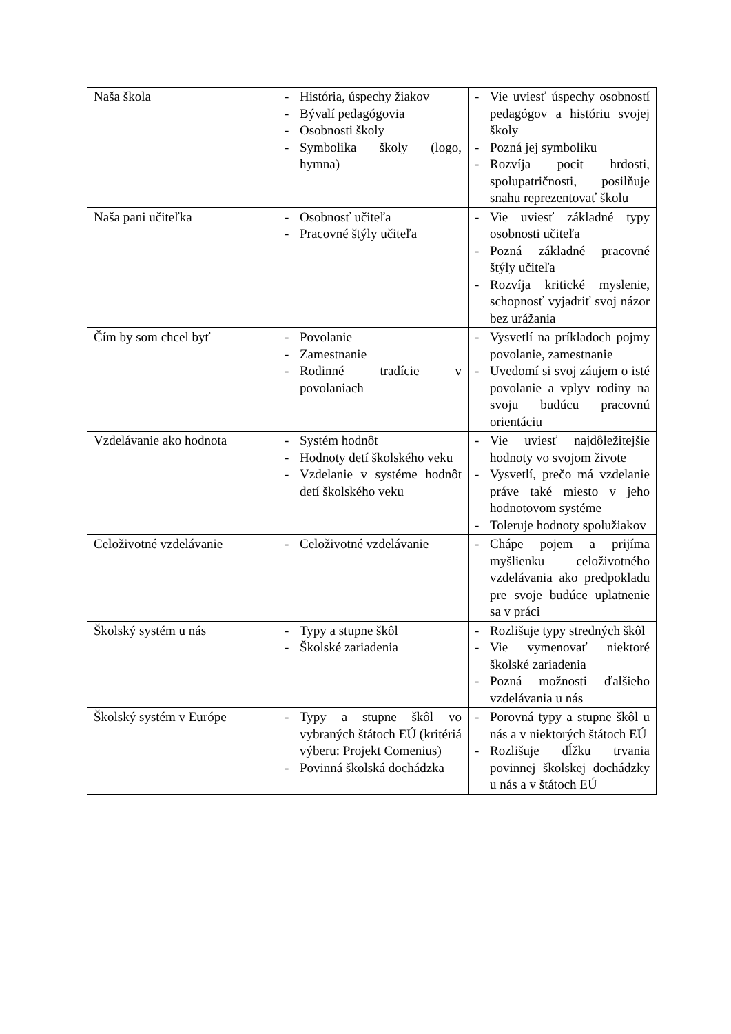| Naša škola | - História, úspechy žiakov - Bývalí pedagógovia - Osobnosti školy - Symbolika školy (logo, hymna) | - Vie uviesť úspechy osobností pedagógov a históriu svojej školy - Pozná jej symboliku - Rozvíja pocit hrdosti, spolupatričnosti, posilňuje snahu reprezentovať školu |
| Naša pani učiteľka | - Osobnosť učiteľa - Pracovné štýly učiteľa | - Vie uviesť základné typy osobnosti učiteľa - Pozná základné pracovné štýly učiteľa - Rozvíja kritické myslenie, schopnosť vyjadriť svoj názor bez urážania |
| Čím by som chcel byť | - Povolanie - Zamestnanie - Rodinné tradície v povolaniach | - Vysvetlí na príkladoch pojmy povolanie, zamestnanie - Uvedomí si svoj záujem o isté povolanie a vplyv rodiny na svoju budúcu pracovnú orientáciu |
| Vzdelávanie ako hodnota | - Systém hodnôt - Hodnoty detí školského veku - Vzdelanie v systéme hodnôt detí školského veku | - Vie uviesť najdôležitejšie hodnoty vo svojom živote - Vysvetlí, prečo má vzdelanie práve také miesto v jeho hodnotovom systéme - Toleruje hodnoty spolužiakov |
| Celoživotné vzdelávanie | - Celoživotné vzdelávanie | - Chápe pojem a prijíma myšlienku celoživotného vzdelávania ako predpokladu pre svoje budúce uplatnenie sa v práci |
| Školský systém u nás | - Typy a stupne škôl - Školské zariadenia | - Rozlišuje typy stredných škôl - Vie vymenovať niektoré školské zariadenia - Pozná možnosti ďalšieho vzdelávania u nás |
| Školský systém v Európe | - Typy a stupne škôl vo vybraných štátoch EÚ (kritériá výberu: Projekt Comenius) - Povinná školská dochádzka | - Porovná typy a stupne škôl u nás a v niektorých štátoch EÚ - Rozlišuje dĺžku trvania povinnej školskej dochádzky u nás a v štátoch EÚ |